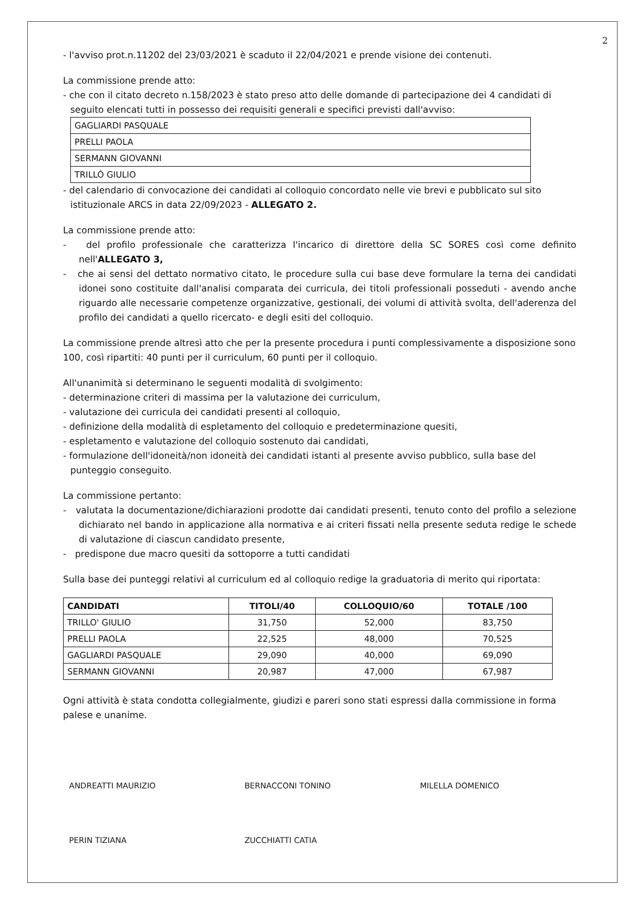2
- l'avviso prot.n.11202 del 23/03/2021 è scaduto il 22/04/2021 e prende visione dei contenuti.
La commissione prende atto:
- che con il citato decreto n.158/2023 è stato preso atto delle domande di partecipazione dei 4 candidati di seguito elencati tutti in possesso dei requisiti generali e specifici previsti dall'avviso:
| GAGLIARDI PASQUALE |
| PRELLI PAOLA |
| SERMANN GIOVANNI |
| TRILLÒ GIULIO |
- del calendario di convocazione dei candidati al colloquio concordato nelle vie brevi e pubblicato sul sito istituzionale ARCS in data 22/09/2023 - ALLEGATO 2.
La commissione prende atto:
- del profilo professionale che caratterizza l'incarico di direttore della SC SORES così come definito nell'ALLEGATO 3,
- che ai sensi del dettato normativo citato, le procedure sulla cui base deve formulare la terna dei candidati idonei sono costituite dall'analisi comparata dei curricula, dei titoli professionali posseduti - avendo anche riguardo alle necessarie competenze organizzative, gestionali, dei volumi di attività svolta, dell'aderenza del profilo dei candidati a quello ricercato- e degli esiti del colloquio.
La commissione prende altresì atto che per la presente procedura i punti complessivamente a disposizione sono 100, così ripartiti: 40 punti per il curriculum, 60 punti per il colloquio.
All'unanimità si determinano le seguenti modalità di svolgimento:
- determinazione criteri di massima per la valutazione dei curriculum,
- valutazione dei curricula dei candidati presenti al colloquio,
- definizione della modalità di espletamento del colloquio e predeterminazione quesiti,
- espletamento e valutazione del colloquio sostenuto dai candidati,
- formulazione dell'idoneità/non idoneità dei candidati istanti al presente avviso pubblico, sulla base del punteggio conseguito.
La commissione pertanto:
- valutata la documentazione/dichiarazioni prodotte dai candidati presenti, tenuto conto del profilo a selezione dichiarato nel bando in applicazione alla normativa e ai criteri fissati nella presente seduta redige le schede di valutazione di ciascun candidato presente,
- predispone due macro quesiti da sottoporre a tutti candidati
Sulla base dei punteggi relativi al curriculum ed al colloquio redige la graduatoria di merito qui riportata:
| CANDIDATI | TITOLI/40 | COLLOQUIO/60 | TOTALE /100 |
| --- | --- | --- | --- |
| TRILLO' GIULIO | 31,750 | 52,000 | 83,750 |
| PRELLI PAOLA | 22,525 | 48,000 | 70,525 |
| GAGLIARDI PASQUALE | 29,090 | 40,000 | 69,090 |
| SERMANN GIOVANNI | 20,987 | 47,000 | 67,987 |
Ogni attività è stata condotta collegialmente, giudizi e pareri sono stati espressi dalla commissione in forma palese e unanime.
ANDREATTI MAURIZIO
PERIN TIZIANA
BERNACCONI TONINO
ZUCCHIATTI CATIA
MILELLA DOMENICO